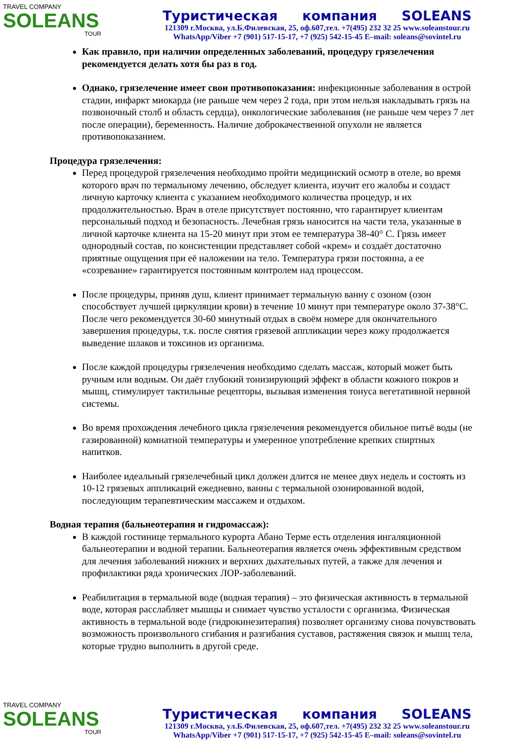TRAVEL COMPANY
SOLEANS
TOUR
Туристическая компания SOLEANS
121309 г.Москва, ул.Б.Филевская, 25, оф.607,тел. +7(495) 232 32 25 www.soleanstour.ru
WhatsApp/Viber +7 (901) 517-15-17, +7 (925) 542-15-45 E–mail: soleans@sovintel.ru
Как правило, при наличии определенных заболеваний, процедуру грязелечения рекомендуется делать хотя бы раз в год.
Однако, грязелечение имеет свои противопоказания: инфекционные заболевания в острой стадии, инфаркт миокарда (не раньше чем через 2 года, при этом нельзя накладывать грязь на позвоночный столб и область сердца), онкологические заболевания (не раньше чем через 7 лет после операции), беременность. Наличие доброкачественной опухоли не является противопоказанием.
Процедура грязелечения:
Перед процедурой грязелечения необходимо пройти медицинский осмотр в отеле, во время которого врач по термальному лечению, обследует клиента, изучит его жалобы и создаст личную карточку клиента с указанием необходимого количества процедур, и их продолжительностью. Врач в отеле присутствует постоянно, что гарантирует клиентам персональный подход и безопасность. Лечебная грязь наносится на части тела, указанные в личной карточке клиента на 15-20 минут при этом ее температура 38-40° С. Грязь имеет однородный состав, по консистенции представляет собой «крем» и создаёт достаточно приятные ощущения при её наложении на тело. Температура грязи постоянна, а ее «созревание» гарантируется постоянным контролем над процессом.
После процедуры, приняв душ, клиент принимает термальную ванну с озоном (озон способствует лучшей циркуляции крови) в течение 10 минут при температуре около 37-38°С. После чего рекомендуется 30-60 минутный отдых в своём номере для окончательного завершения процедуры, т.к. после снятия грязевой аппликации через кожу продолжается выведение шлаков и токсинов из организма.
После каждой процедуры грязелечения необходимо сделать массаж, который может быть ручным или водным. Он даёт глубокий тонизирующий эффект в области кожного покров и мышц, стимулирует тактильные рецепторы, вызывая изменения тонуса вегетативной нервной системы.
Во время прохождения лечебного цикла грязелечения рекомендуется обильное питьё воды (не газированной) комнатной температуры и умеренное употребление крепких спиртных напитков.
Наиболее идеальный грязелечебный цикл должен длится не менее двух недель и состоять из 10-12 грязевых аппликаций ежедневно, ванны с термальной озонированной водой, последующим терапевтическим массажем и отдыхом.
Водная терапия (бальнеотерапия и гидромассаж):
В каждой гостинице термального курорта Абано Терме есть отделения ингаляционной бальнеотерапии и водной терапии. Бальнеотерапия является очень эффективным средством для лечения заболеваний нижних и верхних дыхательных путей, а также для лечения и профилактики ряда хронических ЛОР-заболеваний.
Реабилитация в термальной воде (водная терапия) – это физическая активность в термальной воде, которая расслабляет мышцы и снимает чувство усталости с организма. Физическая активность в термальной воде (гидрокинезитерапия) позволяет организму снова почувствовать возможность произвольного сгибания и разгибания суставов, растяжения связок и мышц тела, которые трудно выполнить в другой среде.
TRAVEL COMPANY
SOLEANS
TOUR
Туристическая компания SOLEANS
121309 г.Москва, ул.Б.Филевская, 25, оф.607,тел. +7(495) 232 32 25 www.soleanstour.ru
WhatsApp/Viber +7 (901) 517-15-17, +7 (925) 542-15-45 E–mail: soleans@sovintel.ru